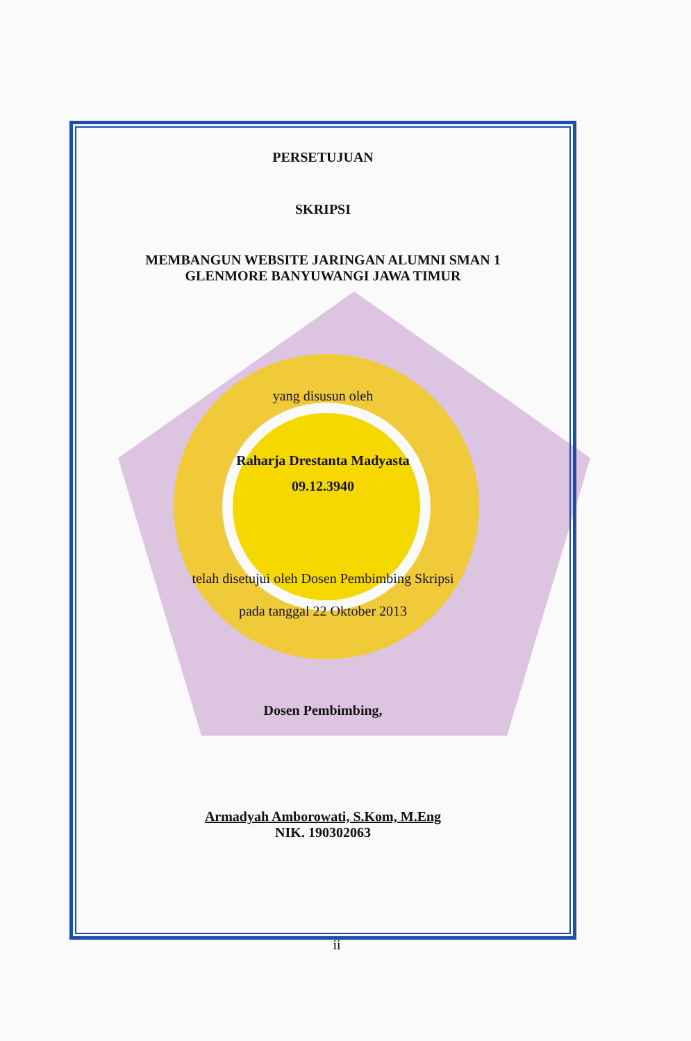PERSETUJUAN
SKRIPSI
MEMBANGUN WEBSITE JARINGAN ALUMNI SMAN 1
GLENMORE BANYUWANGI JAWA TIMUR
yang disusun oleh
Raharja Drestanta Madyasta
09.12.3940
telah disetujui oleh Dosen Pembimbing Skripsi
pada tanggal 22 Oktober 2013
Dosen Pembimbing,
Armadyah Amborowati, S.Kom, M.Eng
NIK. 190302063
ii